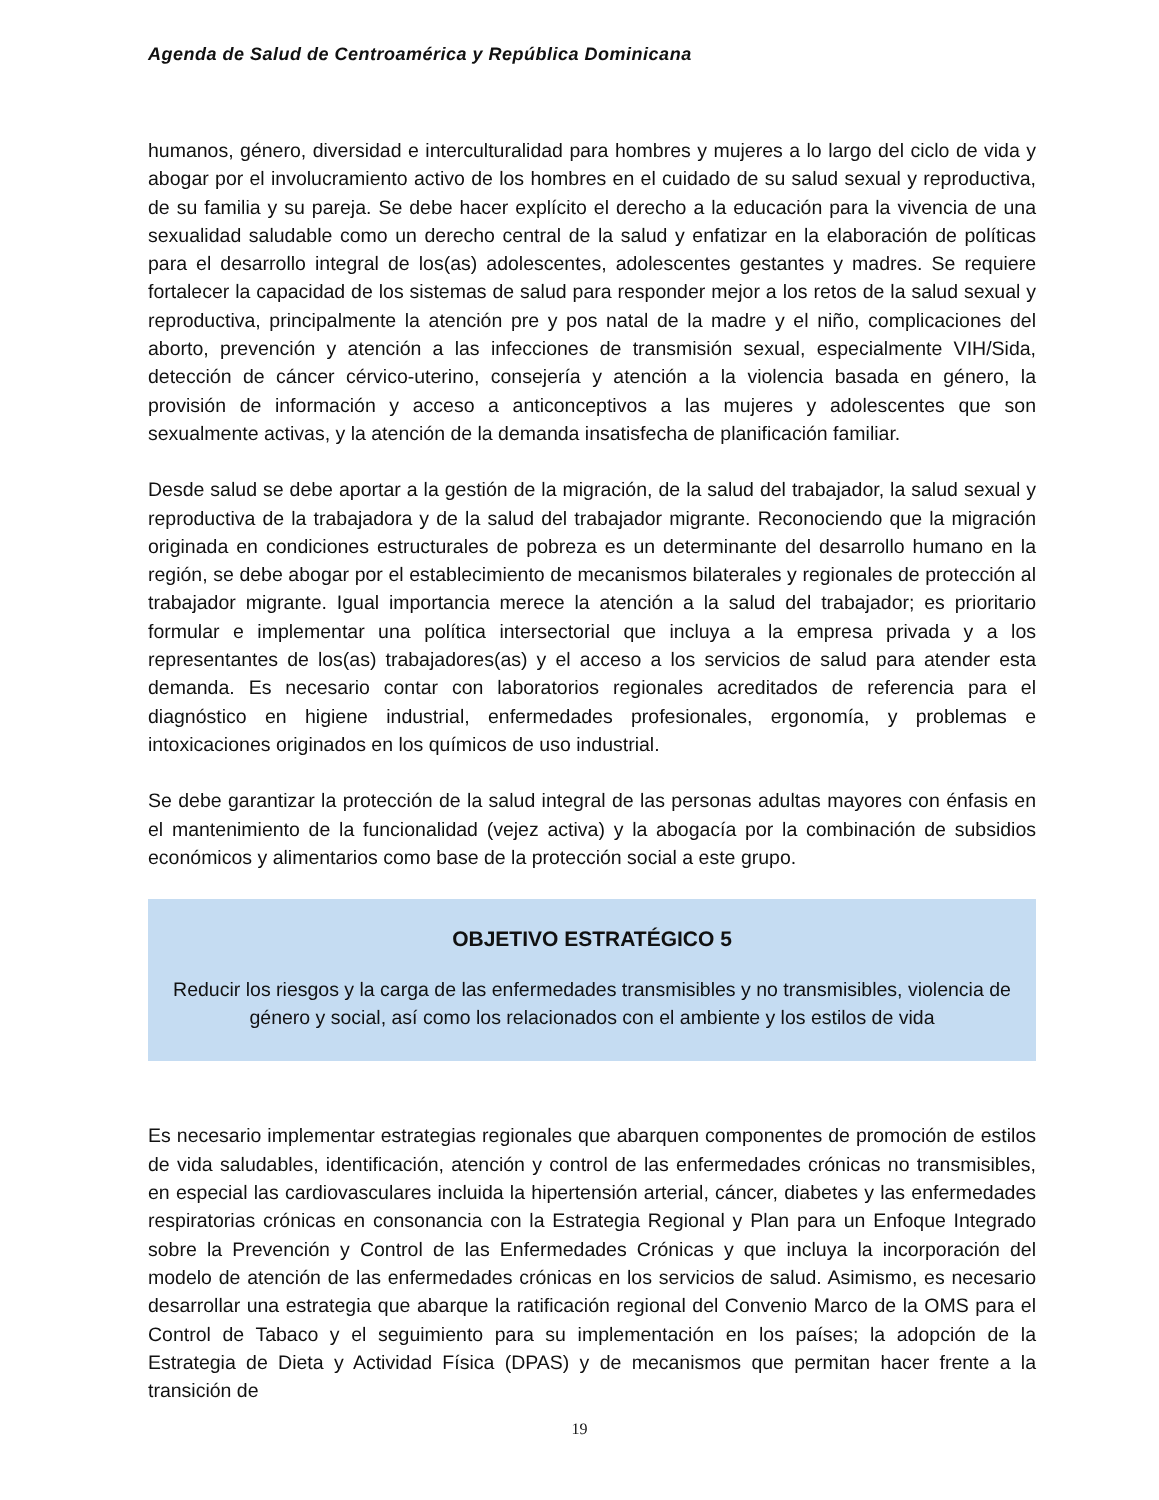Agenda de Salud de Centroamérica y República Dominicana
humanos, género, diversidad e interculturalidad para hombres y mujeres a lo largo del ciclo de vida y abogar por el involucramiento activo de los hombres en el cuidado de su salud sexual y reproductiva, de su familia y su pareja. Se debe hacer explícito el derecho a la educación para la vivencia de una sexualidad saludable como un derecho central de la salud y enfatizar en la elaboración de políticas para el desarrollo integral de los(as) adolescentes, adolescentes gestantes y madres. Se requiere fortalecer la capacidad de los sistemas de salud para responder mejor a los retos de la salud sexual y reproductiva, principalmente la atención pre y pos natal de la madre y el niño, complicaciones del aborto, prevención y atención a las infecciones de transmisión sexual, especialmente VIH/Sida, detección de cáncer cérvico-uterino, consejería y atención a la violencia basada en género, la provisión de información y acceso a anticonceptivos a las mujeres y adolescentes que son sexualmente activas, y la atención de la demanda insatisfecha de planificación familiar.
Desde salud se debe aportar a la gestión de la migración, de la salud del trabajador, la salud sexual y reproductiva de la trabajadora y de la salud del trabajador migrante. Reconociendo que la migración originada en condiciones estructurales de pobreza es un determinante del desarrollo humano en la región, se debe abogar por el establecimiento de mecanismos bilaterales y regionales de protección al trabajador migrante. Igual importancia merece la atención a la salud del trabajador; es prioritario formular e implementar una política intersectorial que incluya a la empresa privada y a los representantes de los(as) trabajadores(as) y el acceso a los servicios de salud para atender esta demanda. Es necesario contar con laboratorios regionales acreditados de referencia para el diagnóstico en higiene industrial, enfermedades profesionales, ergonomía, y problemas e intoxicaciones originados en los químicos de uso industrial.
Se debe garantizar la protección de la salud integral de las personas adultas mayores con énfasis en el mantenimiento de la funcionalidad (vejez activa) y la abogacía por la combinación de subsidios económicos y alimentarios como base de la protección social a este grupo.
OBJETIVO ESTRATÉGICO 5
Reducir los riesgos y la carga de las enfermedades transmisibles y no transmisibles, violencia de género y social, así como los relacionados con el ambiente y los estilos de vida
Es necesario implementar estrategias regionales que abarquen componentes de promoción de estilos de vida saludables, identificación, atención y control de las enfermedades crónicas no transmisibles, en especial las cardiovasculares incluida la hipertensión arterial, cáncer, diabetes y las enfermedades respiratorias crónicas en consonancia con la Estrategia Regional y Plan para un Enfoque Integrado sobre la Prevención y Control de las Enfermedades Crónicas y que incluya la incorporación del modelo de atención de las enfermedades crónicas en los servicios de salud. Asimismo, es necesario desarrollar una estrategia que abarque la ratificación regional del Convenio Marco de la OMS para el Control de Tabaco y el seguimiento para su implementación en los países; la adopción de la Estrategia de Dieta y Actividad Física (DPAS) y de mecanismos que permitan hacer frente a la transición de
19